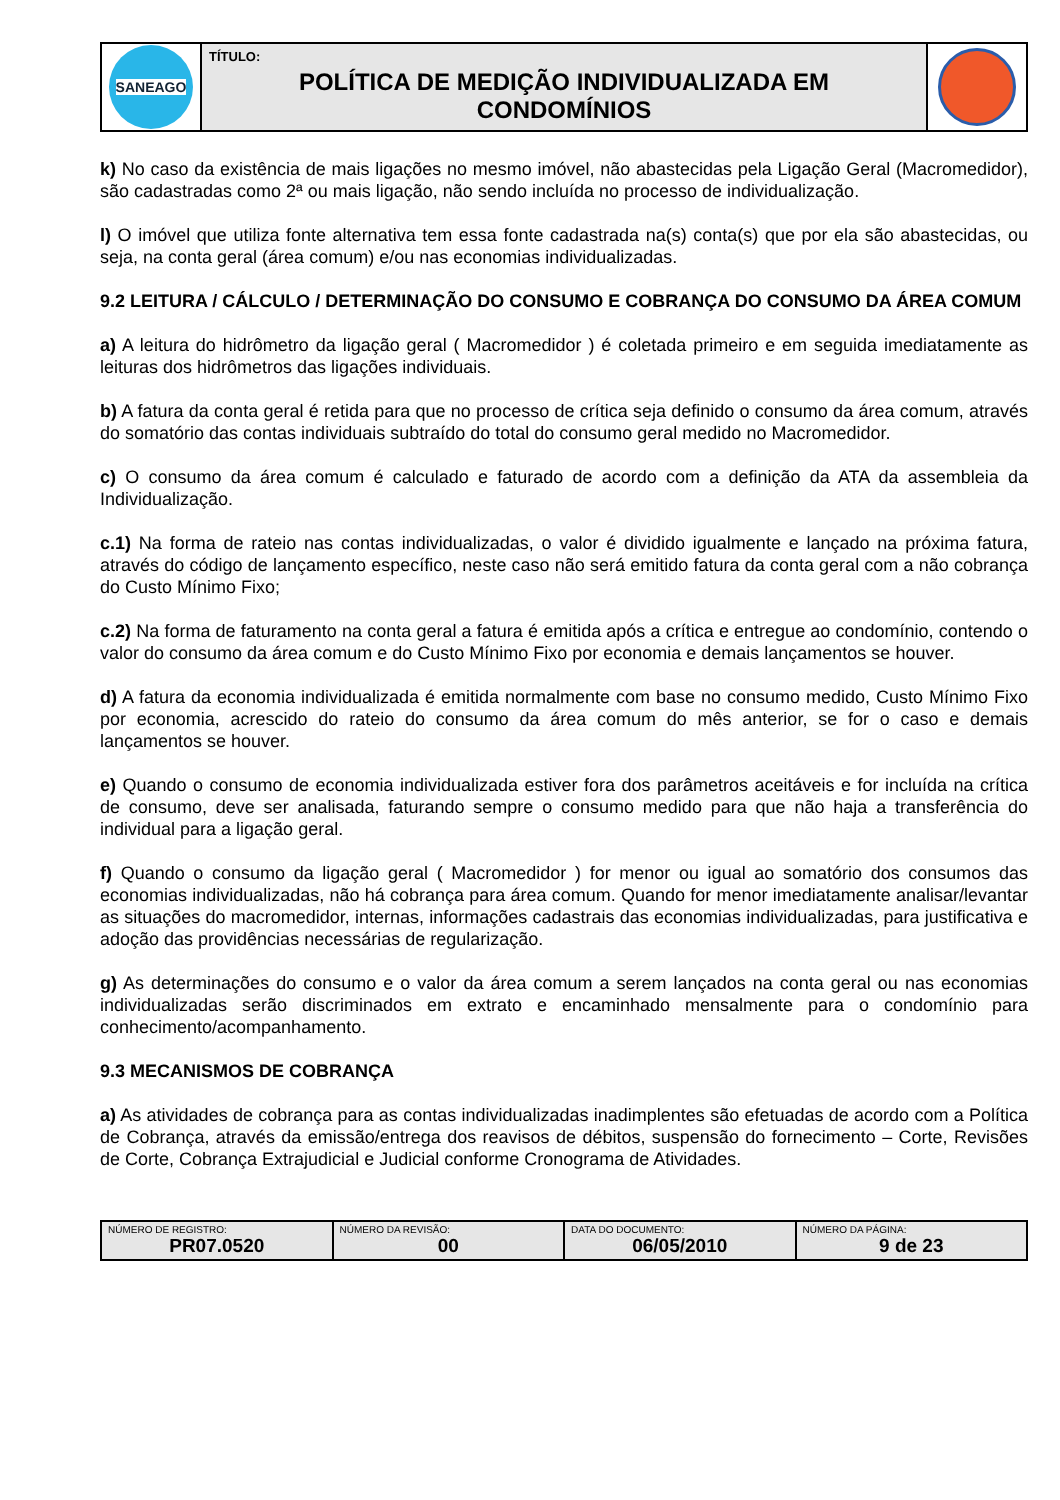| SANEAGO | TÍTULO: POLÍTICA DE MEDIÇÃO INDIVIDUALIZADA EM CONDOMÍNIOS | |
k) No caso da existência de mais ligações no mesmo imóvel, não abastecidas pela Ligação Geral (Macromedidor), são cadastradas como 2ª ou mais ligação, não sendo incluída no processo de individualização.
l) O imóvel que utiliza fonte alternativa tem essa fonte cadastrada na(s) conta(s) que por ela são abastecidas, ou seja, na conta geral (área comum) e/ou nas economias individualizadas.
9.2 LEITURA / CÁLCULO / DETERMINAÇÃO DO CONSUMO E COBRANÇA DO CONSUMO DA ÁREA COMUM
a) A leitura do hidrômetro da ligação geral ( Macromedidor ) é coletada primeiro e em seguida imediatamente as leituras dos hidrômetros das ligações individuais.
b) A fatura da conta geral é retida para que no processo de crítica seja definido o consumo da área comum, através do somatório das contas individuais subtraído do total do consumo geral medido no Macromedidor.
c) O consumo da área comum é calculado e faturado de acordo com a definição da ATA da assembleia da Individualização.
c.1) Na forma de rateio nas contas individualizadas, o valor é dividido igualmente e lançado na próxima fatura, através do código de lançamento específico, neste caso não será emitido fatura da conta geral com a não cobrança do Custo Mínimo Fixo;
c.2) Na forma de faturamento na conta geral a fatura é emitida após a crítica e entregue ao condomínio, contendo o valor do consumo da área comum e do Custo Mínimo Fixo por economia e demais lançamentos se houver.
d) A fatura da economia individualizada é emitida normalmente com base no consumo medido, Custo Mínimo Fixo por economia, acrescido do rateio do consumo da área comum do mês anterior, se for o caso e demais lançamentos se houver.
e) Quando o consumo de economia individualizada estiver fora dos parâmetros aceitáveis e for incluída na crítica de consumo, deve ser analisada, faturando sempre o consumo medido para que não haja a transferência do individual para a ligação geral.
f) Quando o consumo da ligação geral ( Macromedidor ) for menor ou igual ao somatório dos consumos das economias individualizadas, não há cobrança para área comum. Quando for menor imediatamente analisar/levantar as situações do macromedidor, internas, informações cadastrais das economias individualizadas, para justificativa e adoção das providências necessárias de regularização.
g) As determinações do consumo e o valor da área comum a serem lançados na conta geral ou nas economias individualizadas serão discriminados em extrato e encaminhado mensalmente para o condomínio para conhecimento/acompanhamento.
9.3 MECANISMOS DE COBRANÇA
a) As atividades de cobrança para as contas individualizadas inadimplentes são efetuadas de acordo com a Política de Cobrança, através da emissão/entrega dos reavisos de débitos, suspensão do fornecimento – Corte, Revisões de Corte, Cobrança Extrajudicial e Judicial conforme Cronograma de Atividades.
| NÚMERO DE REGISTRO: PR07.0520 | NÚMERO DA REVISÃO: 00 | DATA DO DOCUMENTO: 06/05/2010 | NÚMERO DA PÁGINA: 9 de 23 |